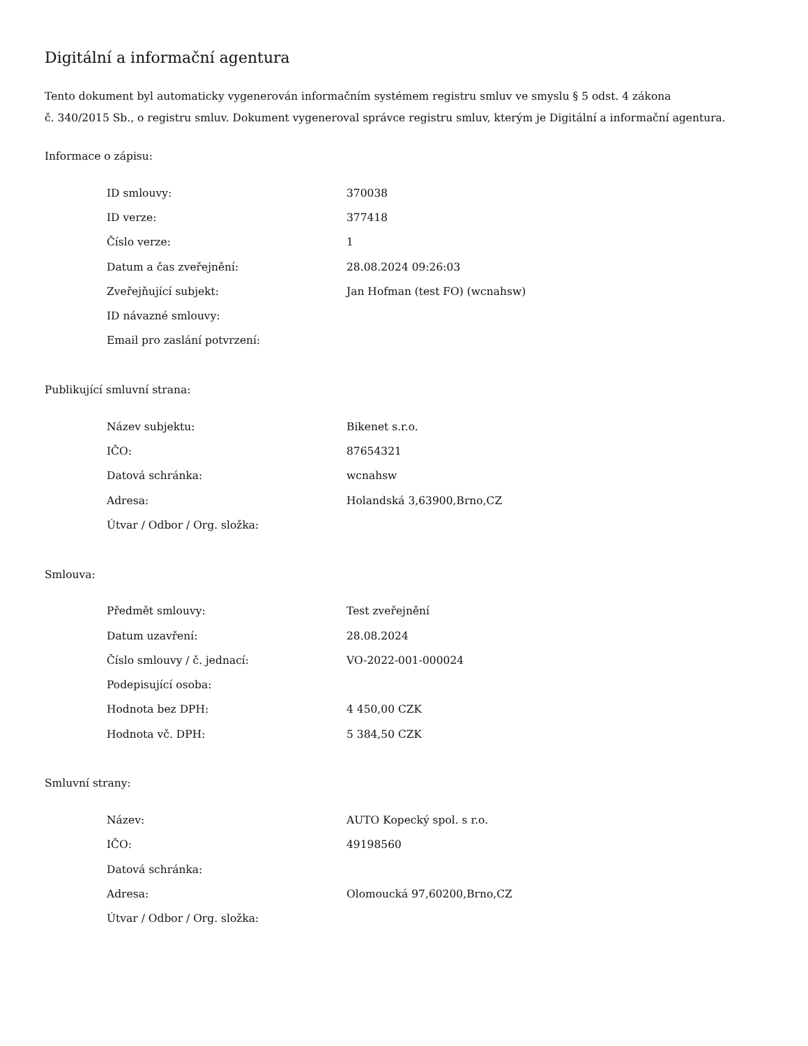Digitální a informační agentura
Tento dokument byl automaticky vygenerován informačním systémem registru smluv ve smyslu § 5 odst. 4 zákona
č. 340/2015 Sb., o registru smluv. Dokument vygeneroval správce registru smluv, kterým je Digitální a informační agentura.
Informace o zápisu:
| ID smlouvy: | 370038 |
| ID verze: | 377418 |
| Číslo verze: | 1 |
| Datum a čas zveřejnění: | 28.08.2024 09:26:03 |
| Zveřejňující subjekt: | Jan Hofman (test FO) (wcnahsw) |
| ID návazné smlouvy: | |
| Email pro zaslání potvrzení: | |
Publikující smluvní strana:
| Název subjektu: | Bikenet s.r.o. |
| IČO: | 87654321 |
| Datová schránka: | wcnahsw |
| Adresa: | Holandská 3,63900,Brno,CZ |
| Útvar / Odbor / Org. složka: | |
Smlouva:
| Předmět smlouvy: | Test zveřejnění |
| Datum uzavření: | 28.08.2024 |
| Číslo smlouvy / č. jednací: | VO-2022-001-000024 |
| Podepisující osoba: | |
| Hodnota bez DPH: | 4 450,00 CZK |
| Hodnota vč. DPH: | 5 384,50 CZK |
Smluvní strany:
| Název: | AUTO Kopecký spol. s r.o. |
| IČO: | 49198560 |
| Datová schránka: | |
| Adresa: | Olomoucká 97,60200,Brno,CZ |
| Útvar / Odbor / Org. složka: | |